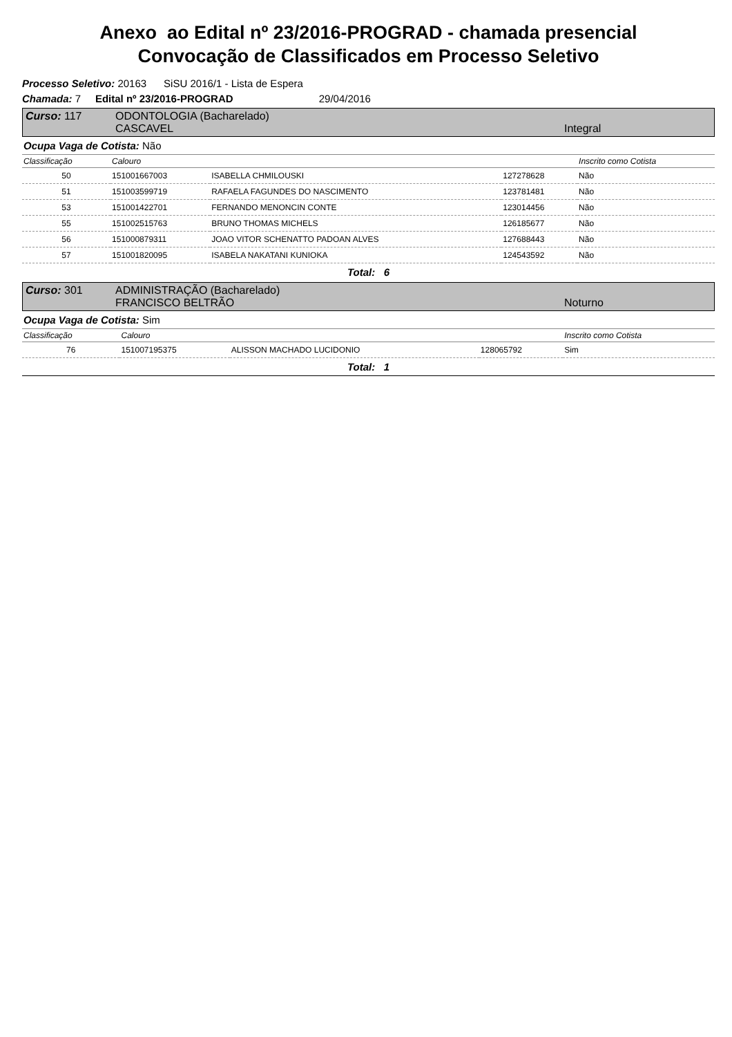Anexo ao Edital nº 23/2016-PROGRAD - chamada presencial
Convocação de Classificados em Processo Seletivo
Processo Seletivo: 20163 SiSU 2016/1 - Lista de Espera
Chamada: 7 Edital nº 23/2016-PROGRAD 29/04/2016
Curso: 117 ODONTOLOGIA (Bacharelado)
CASCAVEL Integral
Ocupa Vaga de Cotista: Não
| Classificação | Calouro | | | Inscrito como Cotista |
| --- | --- | --- | --- | --- |
| 50 | 151001667003 | ISABELLA CHMILOUSKI | 127278628 | Não |
| 51 | 151003599719 | RAFAELA FAGUNDES DO NASCIMENTO | 123781481 | Não |
| 53 | 151001422701 | FERNANDO MENONCIN CONTE | 123014456 | Não |
| 55 | 151002515763 | BRUNO THOMAS MICHELS | 126185677 | Não |
| 56 | 151000879311 | JOAO VITOR SCHENATTO PADOAN ALVES | 127688443 | Não |
| 57 | 151001820095 | ISABELA NAKATANI KUNIOKA | 124543592 | Não |
Total: 6
Curso: 301 ADMINISTRAÇÃO (Bacharelado)
FRANCISCO BELTRÃO Noturno
Ocupa Vaga de Cotista: Sim
| Classificação | Calouro | | | Inscrito como Cotista |
| --- | --- | --- | --- | --- |
| 76 | 151007195375 | ALISSON MACHADO LUCIDONIO | 128065792 | Sim |
Total: 1